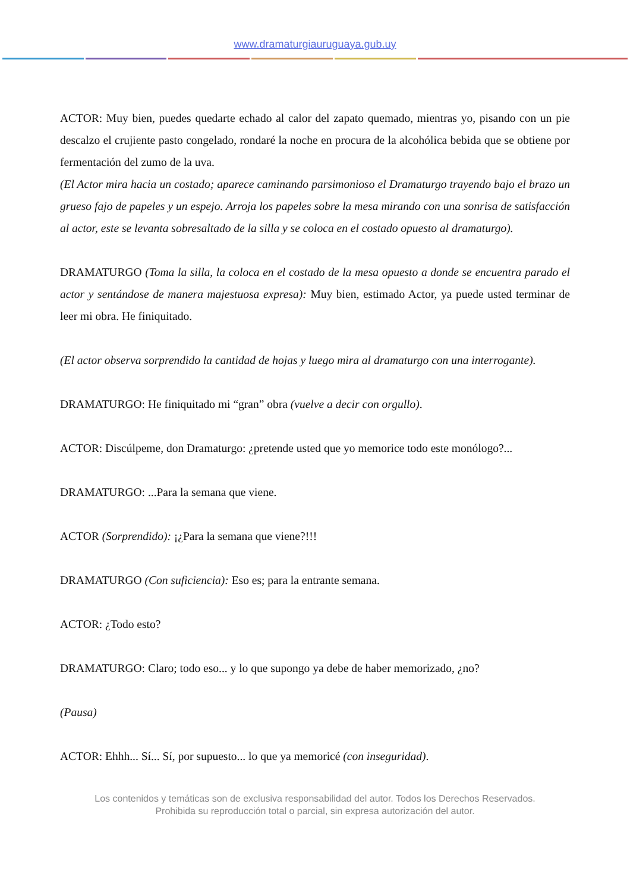www.dramaturgiauruguaya.gub.uy
ACTOR: Muy bien, puedes quedarte echado al calor del zapato quemado, mientras yo, pisando con un pie descalzo el crujiente pasto congelado, rondaré la noche en procura de la alcohólica bebida que se obtiene por fermentación del zumo de la uva.
(El Actor mira hacia un costado; aparece caminando parsimonioso el Dramaturgo trayendo bajo el brazo un grueso fajo de papeles y un espejo. Arroja los papeles sobre la mesa mirando con una sonrisa de satisfacción al actor, este se levanta sobresaltado de la silla y se coloca en el costado opuesto al dramaturgo).
DRAMATURGO (Toma la silla, la coloca en el costado de la mesa opuesto a donde se encuentra parado el actor y sentándose de manera majestuosa expresa): Muy bien, estimado Actor, ya puede usted terminar de leer mi obra. He finiquitado.
(El actor observa sorprendido la cantidad de hojas y luego mira al dramaturgo con una interrogante).
DRAMATURGO: He finiquitado mi “gran” obra (vuelve a decir con orgullo).
ACTOR: Discúlpeme, don Dramaturgo: ¿pretende usted que yo memorice todo este monólogo?...
DRAMATURGO: ...Para la semana que viene.
ACTOR (Sorprendido): ¡¿Para la semana que viene?!!!
DRAMATURGO (Con suficiencia): Eso es; para la entrante semana.
ACTOR: ¿Todo esto?
DRAMATURGO: Claro; todo eso... y lo que supongo ya debe de haber memorizado, ¿no?
(Pausa)
ACTOR: Ehhh... Sí... Sí, por supuesto... lo que ya memoricé (con inseguridad).
Los contenidos y temáticas son de exclusiva responsabilidad del autor. Todos los Derechos Reservados.
Prohibida su reproducción total o parcial, sin expresa autorización del autor.